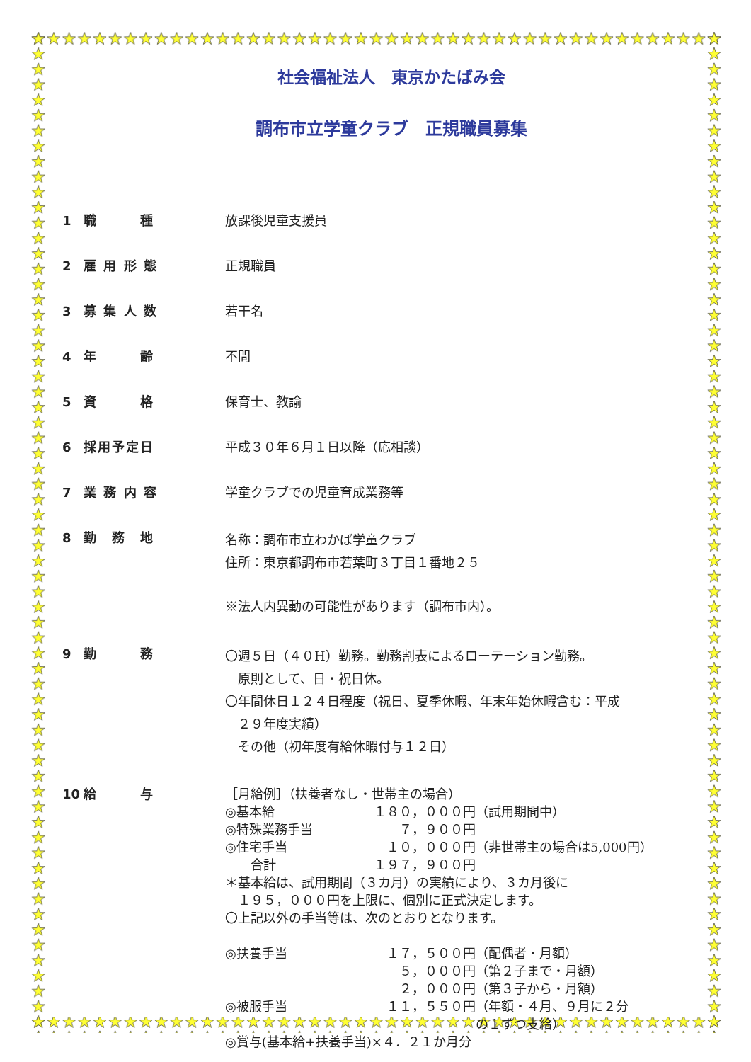社会福祉法人　東京かたばみ会
調布市立学童クラブ　正規職員募集
1 職　　　種
放課後児童支援員
2 雇 用 形 態
正規職員
3 募 集 人 数
若干名
4 年　　　齢
不問
5 資　　　格
保育士、教諭
6 採用予定日
平成３０年６月１日以降（応相談）
7 業 務 内 容
学童クラブでの児童育成業務等
8 勤　務　地
名称：調布市立わかば学童クラブ
住所：東京都調布市若葉町３丁目１番地２５
※法人内異動の可能性があります（調布市内）。
9 勤　　　務
〇週５日（４０H）勤務。勤務割表によるローテーション勤務。
　原則として、日・祝日休。
〇年間休日１２４日程度（祝日、夏季休暇、年末年始休暇含む：平成
　２９年度実績）
　その他（初年度有給休暇付与１２日）
10 給　　　与
［月給例］（扶養者なし・世帯主の場合）
◎基本給 １８０，０００円（試用期間中）
◎特殊業務手当　　７，９００円
◎住宅手当　１０，０００円（非世帯主の場合は5,000円）
　　合計 １９７，９００円
＊基本給は、試用期間（３カ月）の実績により、３カ月後に
　１９５，０００円を上限に、個別に正式決定します。
〇上記以外の手当等は、次のとおりとなります。
◎扶養手当　１７，５００円（配偶者・月額）
　　５，０００円（第２子まで・月額）
　　２，０００円（第３子から・月額）
◎被服手当　１１，５５０円（年額・４月、９月に２分
　　　　　　　　の１ずつ支給）
◎賞与(基本給+扶養手当)×４．２１か月分